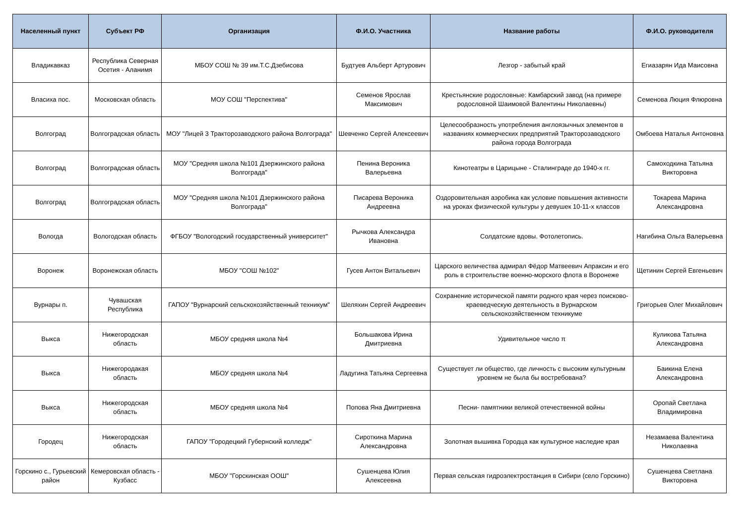| Населенный пункт | Субъект РФ | Организация | Ф.И.О. Участника | Название работы | Ф.И.О. руководителя |
| --- | --- | --- | --- | --- | --- |
| Владикавказ | Республика Северная Осетия - Аланимя | МБОУ СОШ № 39 им.Т.С.Дзебисова | Будтуев Альберт Артурович | Лезгор - забытый край | Егиазарян Ида Маисовна |
| Власиха пос. | Московская область | МОУ СОШ "Перспектива" | Семенов Ярослав Максимович | Крестьянские родословные: Камбарский завод (на примере родословной Шаимовой Валентины Николаевны) | Семенова Люция Флюровна |
| Волгоград | Волгоградская область | МОУ "Лицей 3 Тракторозаводского района Волгограда" | Шевченко Сергей Алексеевич | Целесообразность употребления англоязычных элементов в названиях коммерческих предприятий Тракторозаводского района города Волгограда | Омбоева Наталья Антоновна |
| Волгоград | Волгоградская область | МОУ "Средняя школа №101 Дзержинского района Волгограда" | Пенина Вероника Валерьевна | Кинотеатры в Царицыне - Сталинграде до 1940-х гг. | Самоходкина Татьяна Викторовна |
| Волгоград | Волгоградская область | МОУ "Средняя школа №101 Дзержинского района Волгограда" | Писарева Вероника Андреевна | Оздоровительная аэробика как условие повышения активности на уроках физической культуры у девушек 10-11-х классов | Токарева Марина Александровна |
| Вологда | Вологодская область | ФГБОУ "Вологодский государственный университет" | Рычкова Александра Ивановна | Солдатские вдовы. Фотолетопись. | Нагибина Ольга Валерьевна |
| Воронеж | Воронежская область | МБОУ "СОШ №102" | Гусев Антон Витальевич | Царского величества адмирал Фёдор Матвеевич Апраксин и его роль в строительстве военно-морского флота в Воронеже | Щетинин Сергей Евгеньевич |
| Вурнары п. | Чувашская Республика | ГАПОУ "Вурнарский сельскохозяйственный техникум" | Шеляхин Сергей Андреевич | Сохранение исторической памяти родного края через поисково-краеведческую деятельность в Вурнарском сельскохозяйственном техникуме | Григорьев Олег Михайлович |
| Выкса | Нижегородская область | МБОУ средняя школа №4 | Большакова Ирина Дмитриевна | Удивительное число π | Куликова Татьяна Александровна |
| Выкса | Нижегородакая область | МБОУ средняя школа №4 | Ладугина Татьяна Сергеевна | Существует ли общество, где личность с высоким культурным уровнем не была бы востребована? | Баикина Елена Александровна |
| Выкса | Нижегородская область | МБОУ средняя школа №4 | Попова Яна Дмитриевна | Песни- памятники великой отечественной войны | Оропай Светлана Владимировна |
| Городец | Нижегородская область | ГАПОУ "Городецкий Губернский колледж" | Сироткина Марина Александровна | Золотная вышивка Городца как культурное наследие края | Незамаева Валентина Николаевна |
| Горскино с., Гурьевский район | Кемеровская область - Кузбасс | МБОУ "Горскинская ООШ" | Сушенцева Юлия Алексеевна | Первая сельская гидроэлектростанция в Сибири (село Горскино) | Сушенцева Светлана Викторовна |